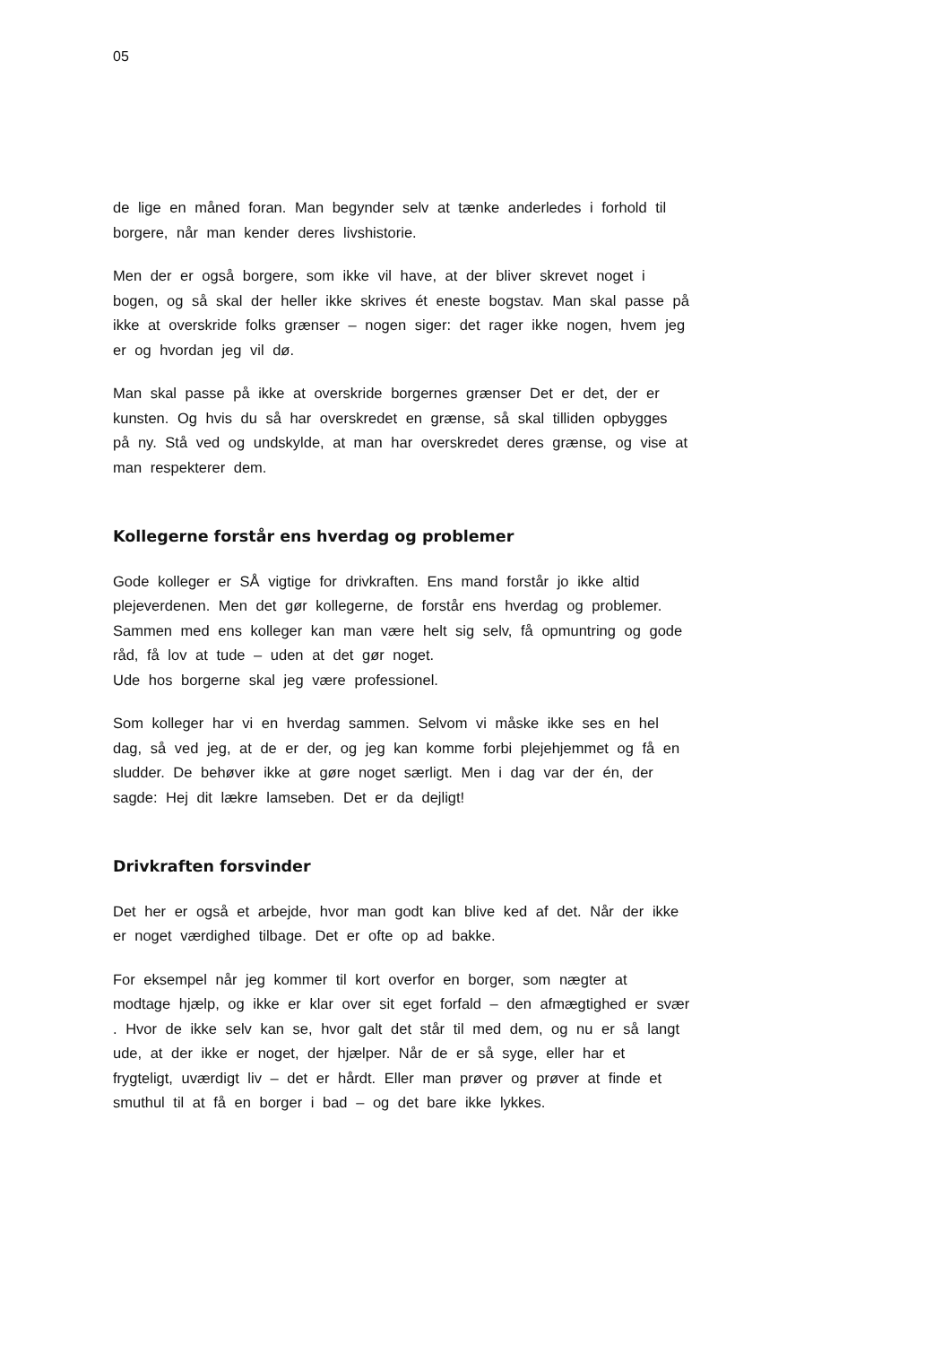05
de lige en måned foran. Man begynder selv at tænke anderledes i forhold til borgere, når man kender deres livshistorie.
Men der er også borgere, som ikke vil have, at der bliver skrevet noget i bogen, og så skal der heller ikke skrives ét eneste bogstav. Man skal passe på ikke at overskride folks grænser – nogen siger: det rager ikke nogen, hvem jeg er og hvordan jeg vil dø.
Man skal passe på ikke at overskride borgernes grænser Det er det, der er kunsten. Og hvis du så har overskredet en grænse, så skal tilliden opbygges på ny. Stå ved og undskylde, at man har overskredet deres grænse, og vise at man respekterer dem.
Kollegerne forstår ens hverdag og problemer
Gode kolleger er SÅ vigtige for drivkraften. Ens mand forstår jo ikke altid plejeverdenen. Men det gør kollegerne, de forstår ens hverdag og problemer. Sammen med ens kolleger kan man være helt sig selv, få opmuntring og gode råd, få lov at tude – uden at det gør noget.
Ude hos borgerne skal jeg være professionel.
Som kolleger har vi en hverdag sammen. Selvom vi måske ikke ses en hel dag, så ved jeg, at de er der, og jeg kan komme forbi plejehjemmet og få en sludder. De behøver ikke at gøre noget særligt. Men i dag var der én, der sagde: Hej dit lækre lamseben. Det er da dejligt!
Drivkraften forsvinder
Det her er også et arbejde, hvor man godt kan blive ked af det. Når der ikke er noget værdighed tilbage. Det er ofte op ad bakke.
For eksempel når jeg kommer til kort overfor en borger, som nægter at modtage hjælp, og ikke er klar over sit eget forfald – den afmægtighed er svær . Hvor de ikke selv kan se, hvor galt det står til med dem, og nu er så langt ude, at der ikke er noget, der hjælper. Når de er så syge, eller har et frygteligt, uværdigt liv – det er hårdt. Eller man prøver og prøver at finde et smuthul til at få en borger i bad – og det bare ikke lykkes.